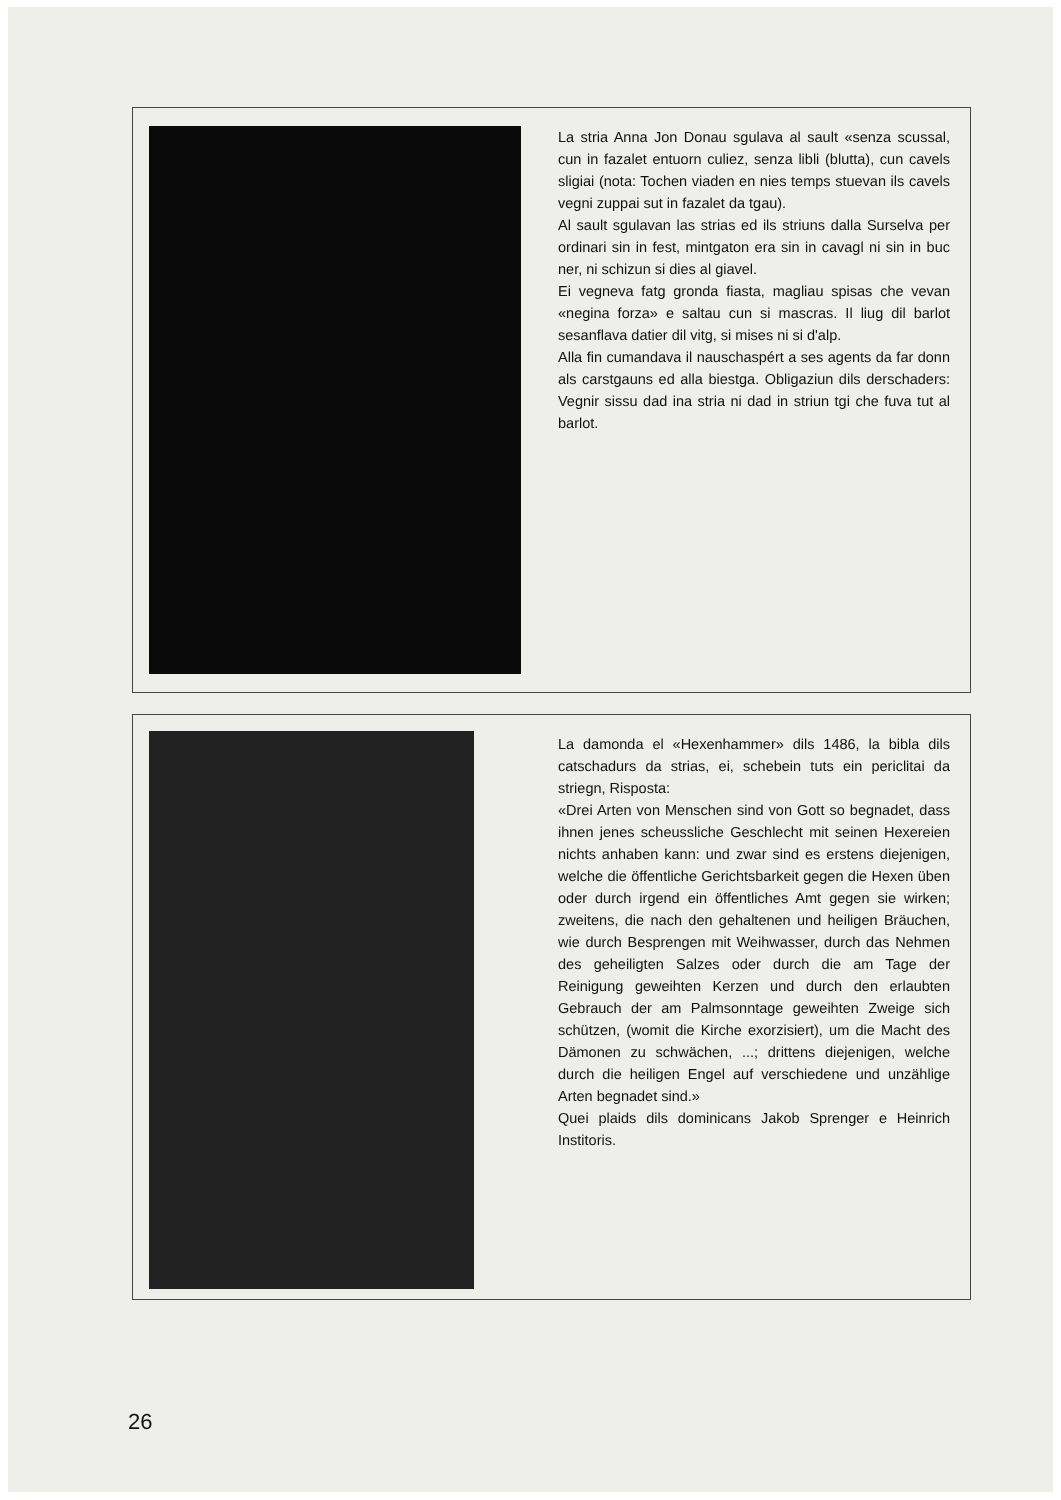La stria Anna Jon Donau sgulava al sault «senza scussal, cun in fazalet entuorn culiez, senza libli (blutta), cun cavels sligiai (nota: Tochen viaden en nies temps stuevan ils cavels vegni zuppai sut in fazalet da tgau).
Al sault sgulavan las strias ed ils striuns dalla Surselva per ordinari sin in fest, mintgaton era sin in cavagl ni sin in buc ner, ni schizun si dies al giavel.
Ei vegneva fatg gronda fiasta, magliau spisas che vevan «negina forza» e saltau cun si mascras. Il liug dil barlot sesanflava datier dil vitg, si mises ni si d'alp.
Alla fin cumandava il nauschaspért a ses agents da far donn als carstgauns ed alla biestga. Obligaziun dils derschaders: Vegnir sissu dad ina stria ni dad in striun tgi che fuva tut al barlot.
La damonda el «Hexenhammer» dils 1486, la bibla dils catschadurs da strias, ei, schebein tuts ein periclitai da striegn, Risposta:
«Drei Arten von Menschen sind von Gott so begnadet, dass ihnen jenes scheussliche Geschlecht mit seinen Hexereien nichts anhaben kann: und zwar sind es erstens diejenigen, welche die öffentliche Gerichtsbarkeit gegen die Hexen üben oder durch irgend ein öffentliches Amt gegen sie wirken; zweitens, die nach den gehaltenen und heiligen Bräuchen, wie durch Besprengen mit Weihwasser, durch das Nehmen des geheiligten Salzes oder durch die am Tage der Reinigung geweihten Kerzen und durch den erlaubten Gebrauch der am Palmsonntage geweihten Zweige sich schützen, (womit die Kirche exorzisiert), um die Macht des Dämonen zu schwächen, ...; drittens diejenigen, welche durch die heiligen Engel auf verschiedene und unzählige Arten begnadet sind.»
Quei plaids dils dominicans Jakob Sprenger e Heinrich Institoris.
26